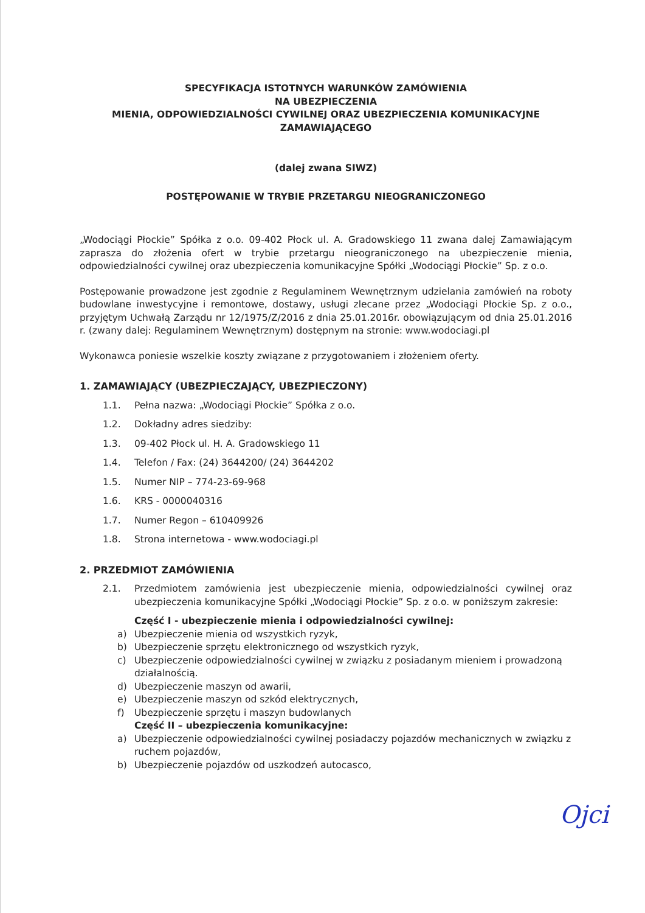SPECYFIKACJA ISTOTNYCH WARUNKÓW ZAMÓWIENIA
NA UBEZPIECZENIA
MIENIA, ODPOWIEDZIALNOŚCI CYWILNEJ ORAZ UBEZPIECZENIA KOMUNIKACYJNE
ZAMAWIAJĄCEGO
(dalej zwana SIWZ)
POSTĘPOWANIE W TRYBIE PRZETARGU NIEOGRANICZONEGO
„Wodociągi Płockie” Spółka z o.o. 09-402 Płock ul. A. Gradowskiego 11 zwana dalej Zamawiającym zaprasza do złożenia ofert w trybie przetargu nieograniczonego na ubezpieczenie mienia, odpowiedzialności cywilnej oraz ubezpieczenia komunikacyjne Spółki „Wodociągi Płockie” Sp. z o.o.
Postępowanie prowadzone jest zgodnie z Regulaminem Wewnętrznym udzielania zamówień na roboty budowlane inwestycyjne i remontowe, dostawy, usługi zlecane przez „Wodociągi Płockie Sp. z o.o., przyjętym Uchwałą Zarządu nr 12/1975/Z/2016 z dnia 25.01.2016r. obowiązującym od dnia 25.01.2016 r. (zwany dalej: Regulaminem Wewnętrznym) dostępnym na stronie: www.wodociagi.pl
Wykonawca poniesie wszelkie koszty związane z przygotowaniem i złożeniem oferty.
1. ZAMAWIAJĄCY (UBEZPIECZAJĄCY, UBEZPIECZONY)
1.1. Pełna nazwa: „Wodociągi Płockie” Spółka z o.o.
1.2. Dokładny adres siedziby:
1.3. 09-402 Płock ul. H. A. Gradowskiego 11
1.4. Telefon / Fax: (24) 3644200/ (24) 3644202
1.5. Numer NIP – 774-23-69-968
1.6. KRS - 0000040316
1.7. Numer Regon – 610409926
1.8. Strona internetowa - www.wodociagi.pl
2. PRZEDMIOT ZAMÓWIENIA
2.1. Przedmiotem zamówienia jest ubezpieczenie mienia, odpowiedzialności cywilnej oraz ubezpieczenia komunikacyjne Spółki „Wodociągi Płockie” Sp. z o.o. w poniższym zakresie:
Część I - ubezpieczenie mienia i odpowiedzialności cywilnej:
a) Ubezpieczenie mienia od wszystkich ryzyk,
b) Ubezpieczenie sprzętu elektronicznego od wszystkich ryzyk,
c) Ubezpieczenie odpowiedzialności cywilnej w związku z posiadanym mieniem i prowadzoną działalnością.
d) Ubezpieczenie maszyn od awarii,
e) Ubezpieczenie maszyn od szkód elektrycznych,
f) Ubezpieczenie sprzętu i maszyn budowlanych
Część II – ubezpieczenia komunikacyjne:
a) Ubezpieczenie odpowiedzialności cywilnej posiadaczy pojazdów mechanicznych w związku z ruchem pojazdów,
b) Ubezpieczenie pojazdów od uszkodzeń autocasco,
Ojci